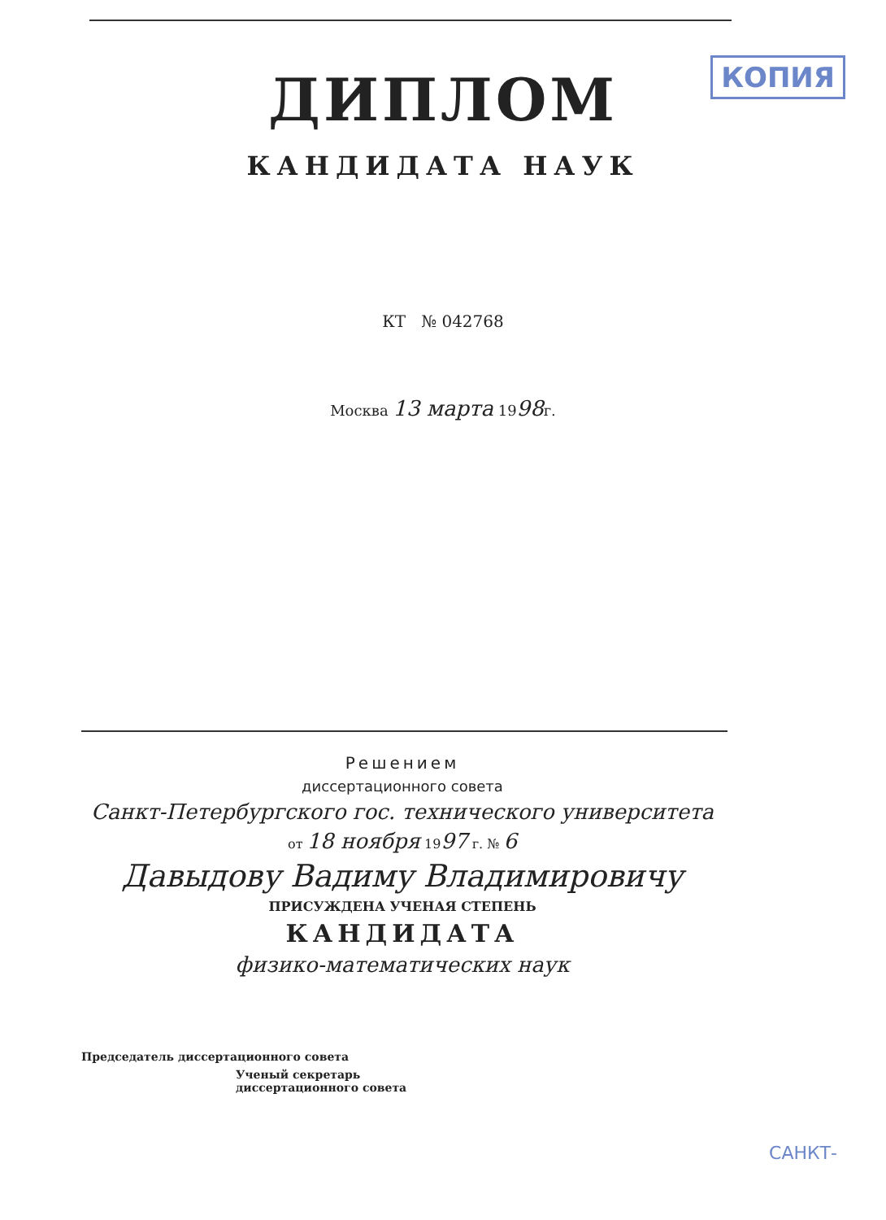КОПИЯ
ДИПЛОМ
КАНДИДАТА НАУК
КТ № 042768
Москва 13 марта 1998г.
Решением
диссертационного совета
Санкт-Петербургского гос. технического университета
от 18 ноября 1997 г. № 6
Давыдову Вадиму Владимировичу
ПРИСУЖДЕНА УЧЕНАЯ СТЕПЕНЬ
КАНДИДАТА
физико-математических наук
Председатель диссертационного совета
Ученый секретарь
диссертационного совета
САНКТ-